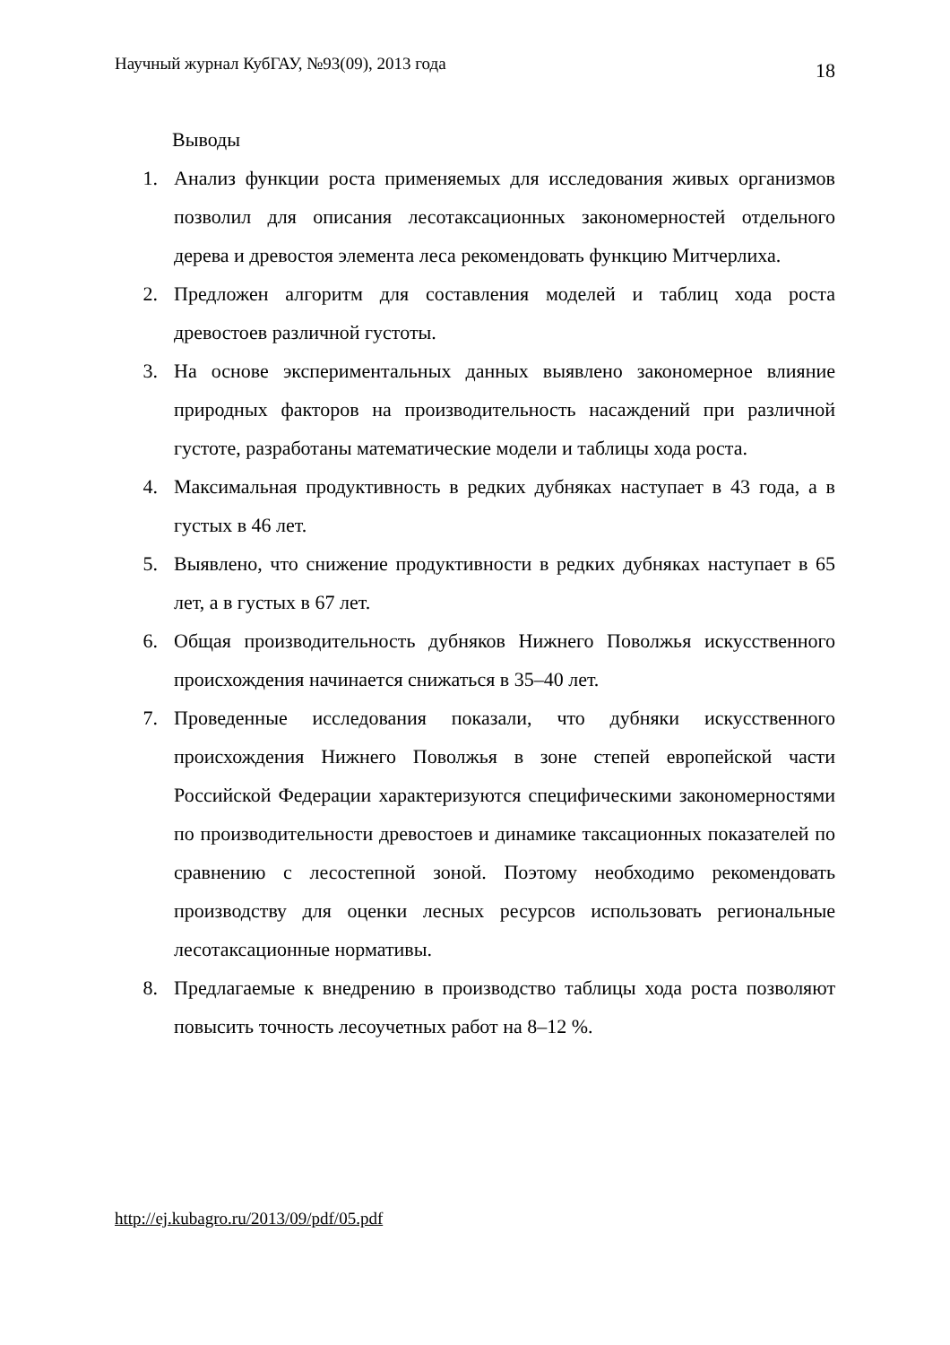Научный журнал КубГАУ, №93(09), 2013 года 18
Выводы
1. Анализ функции роста применяемых для исследования живых организмов позволил для описания лесотаксационных закономерностей отдельного дерева и древостоя элемента леса рекомендовать функцию Митчерлиха.
2. Предложен алгоритм для составления моделей и таблиц хода роста древостоев различной густоты.
3. На основе экспериментальных данных выявлено закономерное влияние природных факторов на производительность насаждений при различной густоте, разработаны математические модели и таблицы хода роста.
4. Максимальная продуктивность в редких дубняках наступает в 43 года, а в густых в 46 лет.
5. Выявлено, что снижение продуктивности в редких дубняках наступает в 65 лет, а в густых в 67 лет.
6. Общая производительность дубняков Нижнего Поволжья искусственного происхождения начинается снижаться в 35–40 лет.
7. Проведенные исследования показали, что дубняки искусственного происхождения Нижнего Поволжья в зоне степей европейской части Российской Федерации характеризуются специфическими закономерностями по производительности древостоев и динамике таксационных показателей по сравнению с лесостепной зоной. Поэтому необходимо рекомендовать производству для оценки лесных ресурсов использовать региональные лесотаксационные нормативы.
8. Предлагаемые к внедрению в производство таблицы хода роста позволяют повысить точность лесоучетных работ на 8–12 %.
http://ej.kubagro.ru/2013/09/pdf/05.pdf